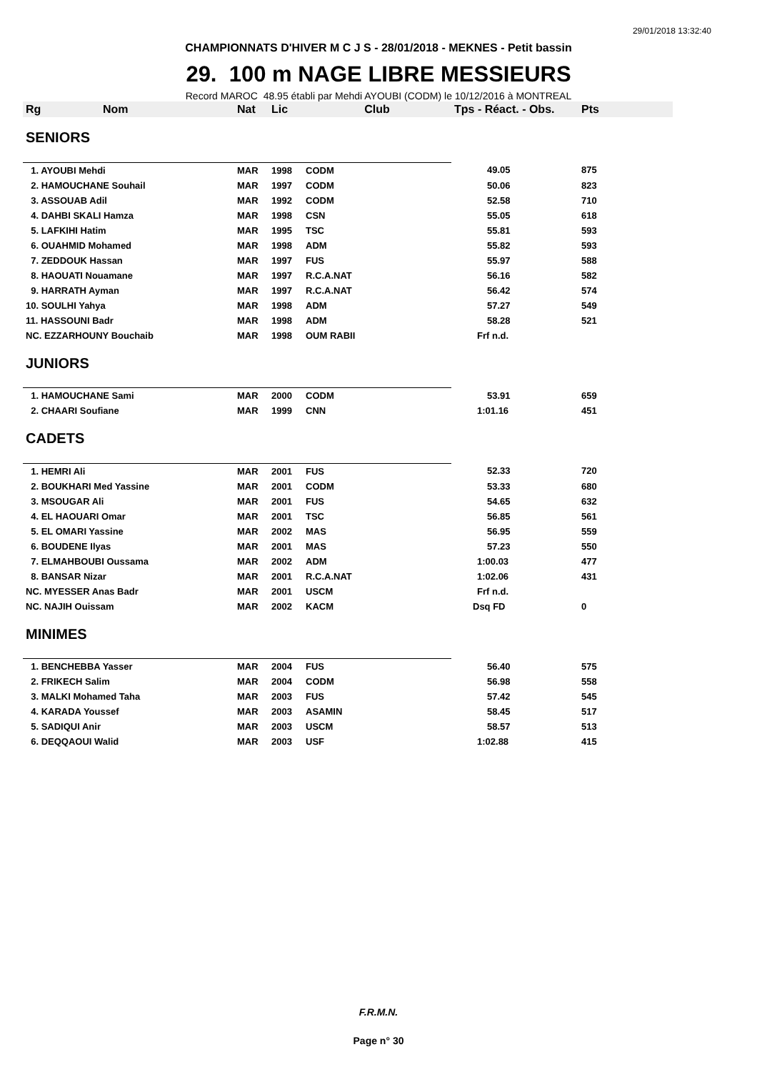29/01/2018 13:32:40
CHAMPIONNATS D'HIVER M C J S - 28/01/2018 - MEKNES - Petit bassin
29. 100 m NAGE LIBRE MESSIEURS
Record MAROC 48.95 établi par Mehdi AYOUBI (CODM) le 10/12/2016 à MONTREAL
| Rg | Nom | Nat | Lic | Club | Tps - Réact. - Obs. | Pts |
| --- | --- | --- | --- | --- | --- | --- |
| SENIORS | | | | | | |
| 1. AYOUBI Mehdi | | MAR | 1998 | CODM | 49.05 | 875 |
| 2. HAMOUCHANE Souhail | | MAR | 1997 | CODM | 50.06 | 823 |
| 3. ASSOUAB Adil | | MAR | 1992 | CODM | 52.58 | 710 |
| 4. DAHBI SKALI Hamza | | MAR | 1998 | CSN | 55.05 | 618 |
| 5. LAFKIHI Hatim | | MAR | 1995 | TSC | 55.81 | 593 |
| 6. OUAHMID Mohamed | | MAR | 1998 | ADM | 55.82 | 593 |
| 7. ZEDDOUK Hassan | | MAR | 1997 | FUS | 55.97 | 588 |
| 8. HAOUATI Nouamane | | MAR | 1997 | R.C.A.NAT | 56.16 | 582 |
| 9. HARRATH Ayman | | MAR | 1997 | R.C.A.NAT | 56.42 | 574 |
| 10. SOULHI Yahya | | MAR | 1998 | ADM | 57.27 | 549 |
| 11. HASSOUNI Badr | | MAR | 1998 | ADM | 58.28 | 521 |
| NC. EZZARHOUNY Bouchaib | | MAR | 1998 | OUM RABII | Frf n.d. | |
| JUNIORS | | | | | | |
| 1. HAMOUCHANE Sami | | MAR | 2000 | CODM | 53.91 | 659 |
| 2. CHAARI Soufiane | | MAR | 1999 | CNN | 1:01.16 | 451 |
| CADETS | | | | | | |
| 1. HEMRI Ali | | MAR | 2001 | FUS | 52.33 | 720 |
| 2. BOUKHARI Med Yassine | | MAR | 2001 | CODM | 53.33 | 680 |
| 3. MSOUGAR Ali | | MAR | 2001 | FUS | 54.65 | 632 |
| 4. EL HAOUARI Omar | | MAR | 2001 | TSC | 56.85 | 561 |
| 5. EL OMARI Yassine | | MAR | 2002 | MAS | 56.95 | 559 |
| 6. BOUDENE Ilyas | | MAR | 2001 | MAS | 57.23 | 550 |
| 7. ELMAHBOUBI Oussama | | MAR | 2002 | ADM | 1:00.03 | 477 |
| 8. BANSAR Nizar | | MAR | 2001 | R.C.A.NAT | 1:02.06 | 431 |
| NC. MYESSER Anas Badr | | MAR | 2001 | USCM | Frf n.d. | |
| NC. NAJIH Ouissam | | MAR | 2002 | KACM | Dsq FD | 0 |
| MINIMES | | | | | | |
| 1. BENCHEBBA Yasser | | MAR | 2004 | FUS | 56.40 | 575 |
| 2. FRIKECH Salim | | MAR | 2004 | CODM | 56.98 | 558 |
| 3. MALKI Mohamed Taha | | MAR | 2003 | FUS | 57.42 | 545 |
| 4. KARADA Youssef | | MAR | 2003 | ASAMIN | 58.45 | 517 |
| 5. SADIQUI Anir | | MAR | 2003 | USCM | 58.57 | 513 |
| 6. DEQQAOUI Walid | | MAR | 2003 | USF | 1:02.88 | 415 |
F.R.M.N.
Page n° 30